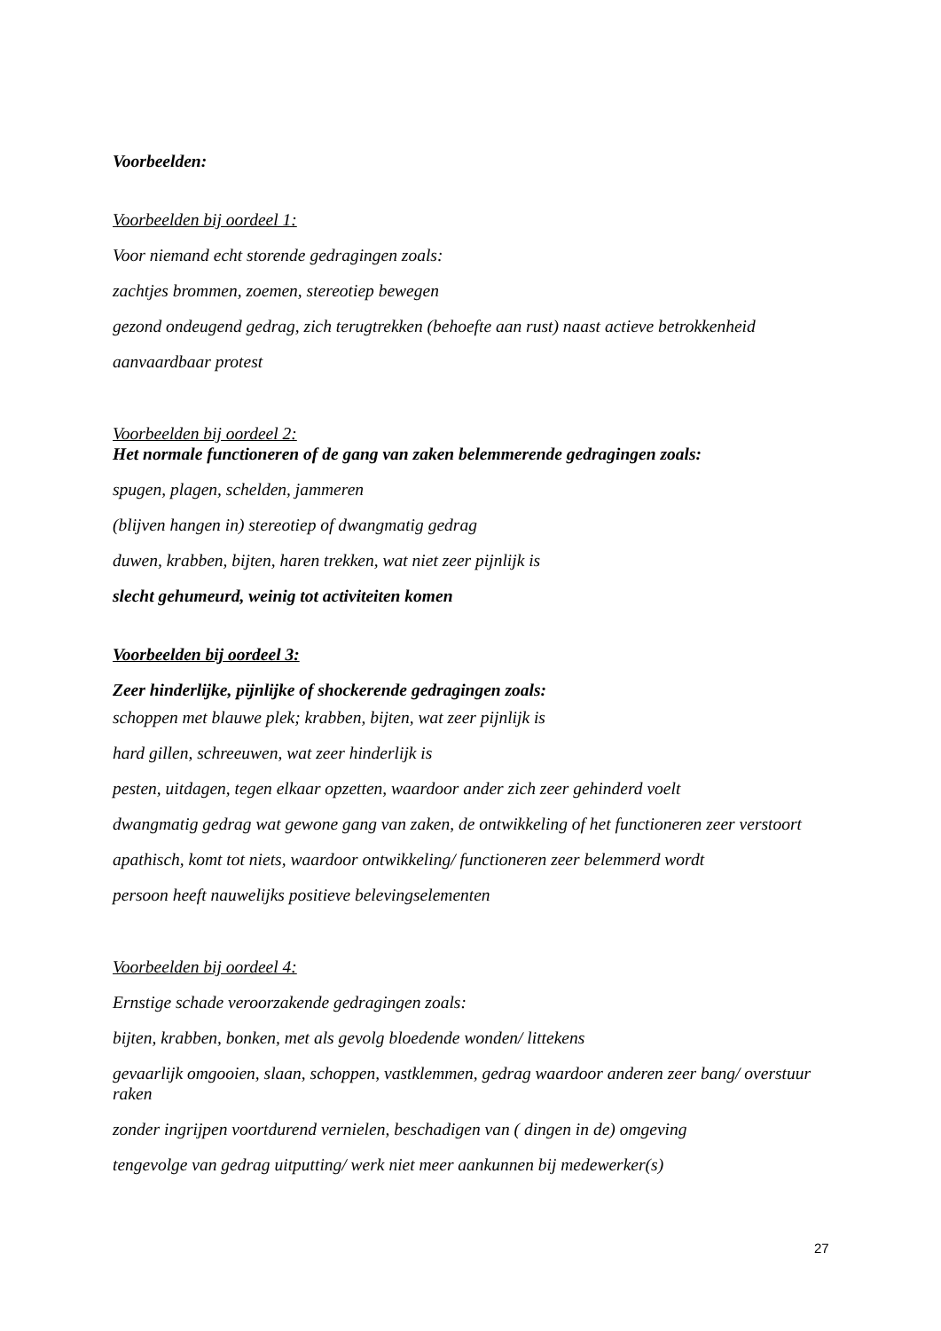Voorbeelden:
Voorbeelden bij oordeel 1:
Voor niemand echt storende gedragingen zoals:
zachtjes brommen, zoemen, stereotiep bewegen
gezond ondeugend gedrag, zich terugtrekken (behoefte aan rust) naast actieve betrokkenheid
aanvaardbaar protest
Voorbeelden bij oordeel 2:
Het normale functioneren of de gang van zaken belemmerende gedragingen zoals:
spugen, plagen, schelden, jammeren
(blijven hangen in) stereotiep of dwangmatig gedrag
duwen, krabben, bijten, haren trekken, wat niet zeer pijnlijk is
slecht gehumeurd, weinig tot activiteiten komen
Voorbeelden bij oordeel 3:
Zeer hinderlijke, pijnlijke of shockerende gedragingen zoals:
schoppen met blauwe plek; krabben, bijten, wat zeer pijnlijk is
hard gillen, schreeuwen, wat zeer hinderlijk is
pesten, uitdagen, tegen elkaar opzetten, waardoor ander zich zeer gehinderd voelt
dwangmatig gedrag wat gewone gang van zaken, de ontwikkeling of het functioneren zeer verstoort
apathisch, komt tot niets, waardoor ontwikkeling/ functioneren zeer belemmerd wordt
persoon heeft nauwelijks positieve belevingselementen
Voorbeelden bij oordeel 4:
Ernstige schade veroorzakende gedragingen zoals:
bijten, krabben, bonken, met als gevolg bloedende wonden/ littekens
gevaarlijk omgooien, slaan, schoppen, vastklemmen, gedrag waardoor anderen zeer bang/ overstuur raken
zonder ingrijpen voortdurend vernielen, beschadigen van ( dingen in de) omgeving
tengevolge van gedrag uitputting/ werk niet meer aankunnen bij medewerker(s)
27